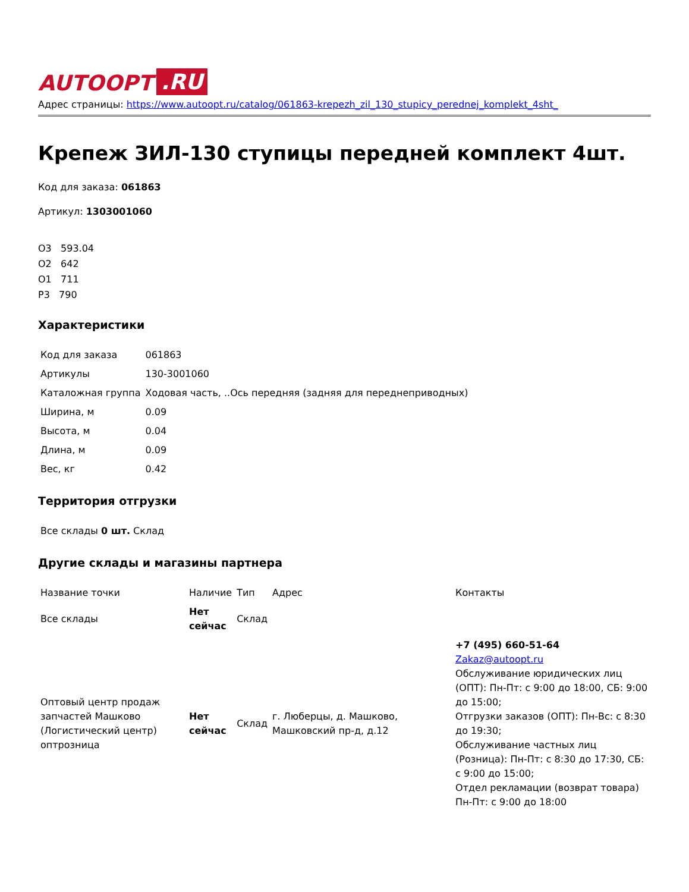AUTOOPT.RU
Адрес страницы: https://www.autoopt.ru/catalog/061863-krepezh_zil_130_stupicy_perednej_komplekt_4sht_
Крепеж ЗИЛ-130 ступицы передней комплект 4шт.
Код для заказа: 061863
Артикул: 1303001060
О3 593.04
О2 642
О1 711
Р3 790
Характеристики
| Код для заказа | 061863 |
| Артикулы | 130-3001060 |
| Каталожная группа | Ходовая часть, ..Ось передняя (задняя для переднеприводных) |
| Ширина, м | 0.09 |
| Высота, м | 0.04 |
| Длина, м | 0.09 |
| Вес, кг | 0.42 |
Территория отгрузки
| Все склады 0 шт. Склад |
Другие склады и магазины партнера
| Название точки | Наличие | Тип | Адрес | Контакты |
| Все склады | Нет сейчас | Склад | | |
| Оптовый центр продаж запчастей Машково (Логистический центр) оптрозница | Нет сейчас | Склад | г. Люберцы, д. Машково, Машковский пр-д, д.12 | +7 (495) 660-51-64 Zakaz@autoopt.ru Обслуживание юридических лиц (ОПТ): Пн-Пт: с 9:00 до 18:00, СБ: 9:00 до 15:00; Отгрузки заказов (ОПТ): Пн-Вс: с 8:30 до 19:30; Обслуживание частных лиц (Розница): Пн-Пт: с 8:30 до 17:30, СБ: с 9:00 до 15:00; Отдел рекламации (возврат товара) Пн-Пт: с 9:00 до 18:00 |